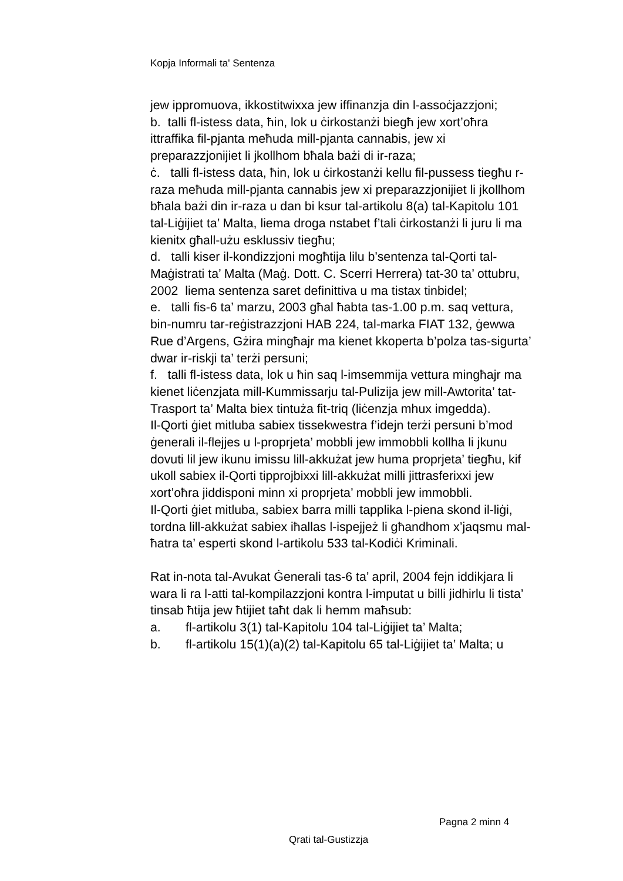Kopja Informali ta' Sentenza
jew ippromuova, ikkostitwixxa jew iffinanzja din l-assoċjazzjoni;
b. talli fl-istess data, ħin, lok u ċirkostanżi biegħ jew xort’oħra ittraffika fil-pjanta meħuda mill-pjanta cannabis, jew xi preparazzjonijiet li jkollhom bħala bażi di ir-raza;
ċ. talli fl-istess data, ħin, lok u ċirkostanżi kellu fil-pussess tiegħu r-raza meħuda mill-pjanta cannabis jew xi preparazzjonijiet li jkollhom bħala bażi din ir-raza u dan bi ksur tal-artikolu 8(a) tal-Kapitolu 101 tal-Liġijiet ta’ Malta, liema droga nstabet f’tali ċirkostanżi li juru li ma kienitx għall-użu esklussiv tiegħu;
d. talli kiser il-kondizzjoni mogħtija lilu b’sentenza tal-Qorti tal-Maġistrati ta’ Malta (Maġ. Dott. C. Scerri Herrera) tat-30 ta’ ottubru, 2002 liema sentenza saret definittiva u ma tistax tinbidel;
e. talli fis-6 ta’ marzu, 2003 għal ħabta tas-1.00 p.m. saq vettura, bin-numru tar-reġistrazzjoni HAB 224, tal-marka FIAT 132, ġewwa Rue d’Argens, Gżira mingħajr ma kienet kkoperta b’polza tas-sigurta’ dwar ir-riskji ta’ terżi persuni;
f. talli fl-istess data, lok u ħin saq l-imsemmija vettura mingħajr ma kienet liċenzjata mill-Kummissarju tal-Pulizija jew mill-Awtorita’ tat-Trasport ta’ Malta biex tintuża fit-triq (liċenzja mhux imgedda).
Il-Qorti ġiet mitluba sabiex tissekwestra f’idejn terżi persuni b’mod ġenerali il-flejjes u l-proprjeta’ mobbli jew immobbli kollha li jkunu dovuti lil jew ikunu imissu lill-akkużat jew huma proprjeta’ tiegħu, kif ukoll sabiex il-Qorti tipprojbixxi lill-akkużat milli jittrasferixxi jew xort’oħra jiddisponi minn xi proprjeta’ mobbli jew immobbli.
Il-Qorti ġiet mitluba, sabiex barra milli tapplika l-piena skond il-liġi, tordna lill-akkużat sabiex iħallas l-ispejjeż li għandhom x’jaqsmu mal-ħatra ta’ esperti skond l-artikolu 533 tal-Kodiċi Kriminali.
Rat in-nota tal-Avukat Ġenerali tas-6 ta’ april, 2004 fejn iddikjara li wara li ra l-atti tal-kompilazzjoni kontra l-imputat u billi jidhirlu li tista’ tinsab ħtija jew ħtijiet taħt dak li hemm maħsub:
a. fl-artikolu 3(1) tal-Kapitolu 104 tal-Liġijiet ta’ Malta;
b. fl-artikolu 15(1)(a)(2) tal-Kapitolu 65 tal-Liġijiet ta’ Malta; u
Pagna 2 minn 4
Qrati tal-Gustizzja